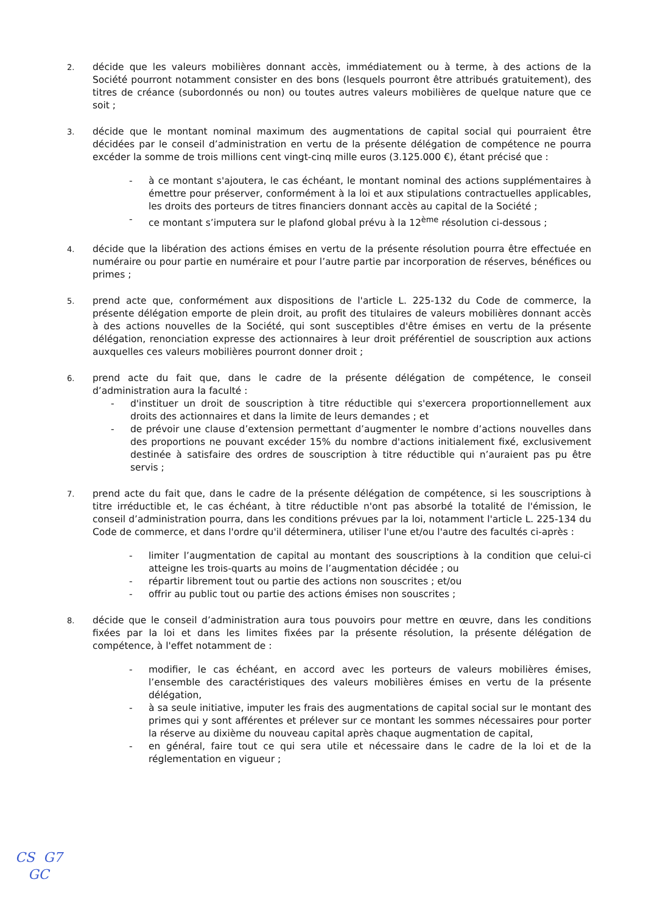2.
décide que les valeurs mobilières donnant accès, immédiatement ou à terme, à des actions de la Société pourront notamment consister en des bons (lesquels pourront être attribués gratuitement), des titres de créance (subordonnés ou non) ou toutes autres valeurs mobilières de quelque nature que ce soit ;
3.
décide que le montant nominal maximum des augmentations de capital social qui pourraient être décidées par le conseil d’administration en vertu de la présente délégation de compétence ne pourra excéder la somme de trois millions cent vingt-cinq mille euros (3.125.000 €), étant précisé que :
- à ce montant s'ajoutera, le cas échéant, le montant nominal des actions supplémentaires à émettre pour préserver, conformément à la loi et aux stipulations contractuelles applicables, les droits des porteurs de titres financiers donnant accès au capital de la Société ;
- ce montant s’imputera sur le plafond global prévu à la 12<sup>ème</sup> résolution ci-dessous ;
4.
décide que la libération des actions émises en vertu de la présente résolution pourra être effectuée en numéraire ou pour partie en numéraire et pour l’autre partie par incorporation de réserves, bénéfices ou primes ;
5.
prend acte que, conformément aux dispositions de l'article L. 225-132 du Code de commerce, la présente délégation emporte de plein droit, au profit des titulaires de valeurs mobilières donnant accès à des actions nouvelles de la Société, qui sont susceptibles d'être émises en vertu de la présente délégation, renonciation expresse des actionnaires à leur droit préférentiel de souscription aux actions auxquelles ces valeurs mobilières pourront donner droit ;
6.
prend acte du fait que, dans le cadre de la présente délégation de compétence, le conseil d’administration aura la faculté :
- d'instituer un droit de souscription à titre réductible qui s'exercera proportionnellement aux droits des actionnaires et dans la limite de leurs demandes ; et
- de prévoir une clause d’extension permettant d’augmenter le nombre d’actions nouvelles dans des proportions ne pouvant excéder 15% du nombre d'actions initialement fixé, exclusivement destinée à satisfaire des ordres de souscription à titre réductible qui n’auraient pas pu être servis ;
7.
prend acte du fait que, dans le cadre de la présente délégation de compétence, si les souscriptions à titre irréductible et, le cas échéant, à titre réductible n'ont pas absorbé la totalité de l'émission, le conseil d’administration pourra, dans les conditions prévues par la loi, notamment l'article L. 225-134 du Code de commerce, et dans l'ordre qu'il déterminera, utiliser l'une et/ou l'autre des facultés ci-après :
- limiter l’augmentation de capital au montant des souscriptions à la condition que celui-ci atteigne les trois-quarts au moins de l’augmentation décidée ; ou
- répartir librement tout ou partie des actions non souscrites ; et/ou
- offrir au public tout ou partie des actions émises non souscrites ;
8.
décide que le conseil d’administration aura tous pouvoirs pour mettre en œuvre, dans les conditions fixées par la loi et dans les limites fixées par la présente résolution, la présente délégation de compétence, à l'effet notamment de :
- modifier, le cas échéant, en accord avec les porteurs de valeurs mobilières émises, l’ensemble des caractéristiques des valeurs mobilières émises en vertu de la présente délégation,
- à sa seule initiative, imputer les frais des augmentations de capital social sur le montant des primes qui y sont afférentes et prélever sur ce montant les sommes nécessaires pour porter la réserve au dixième du nouveau capital après chaque augmentation de capital,
- en général, faire tout ce qui sera utile et nécessaire dans le cadre de la loi et de la réglementation en vigueur ;
CS G7
GC